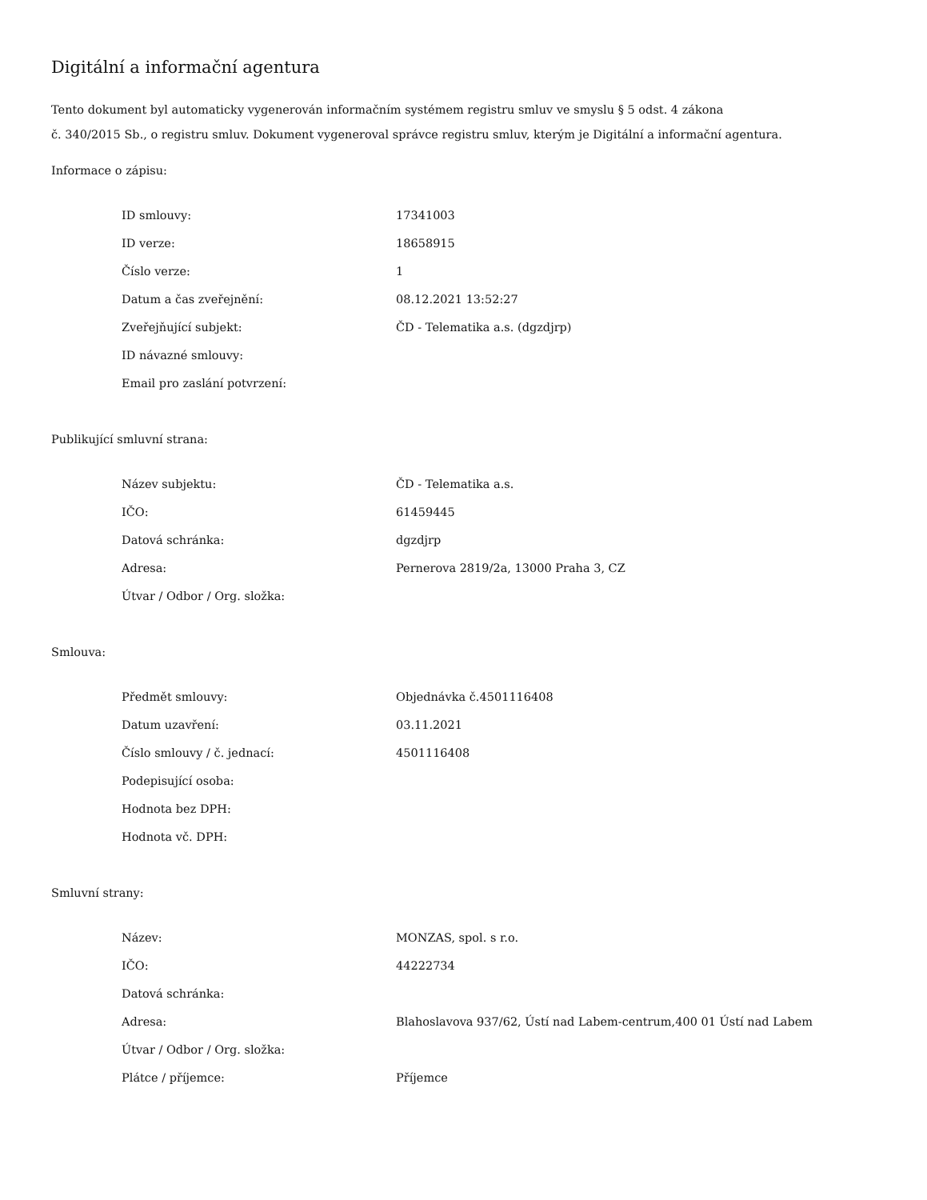Digitální a informační agentura
Tento dokument byl automaticky vygenerován informačním systémem registru smluv ve smyslu § 5 odst. 4 zákona
č. 340/2015 Sb., o registru smluv. Dokument vygeneroval správce registru smluv, kterým je Digitální a informační agentura.
Informace o zápisu:
| ID smlouvy: | 17341003 |
| ID verze: | 18658915 |
| Číslo verze: | 1 |
| Datum a čas zveřejnění: | 08.12.2021 13:52:27 |
| Zveřejňující subjekt: | ČD - Telematika a.s. (dgzdjrp) |
| ID návazné smlouvy: | |
| Email pro zaslání potvrzení: | |
Publikující smluvní strana:
| Název subjektu: | ČD - Telematika a.s. |
| IČO: | 61459445 |
| Datová schránka: | dgzdjrp |
| Adresa: | Pernerova 2819/2a, 13000 Praha 3, CZ |
| Útvar / Odbor / Org. složka: | |
Smlouva:
| Předmět smlouvy: | Objednávka č.4501116408 |
| Datum uzavření: | 03.11.2021 |
| Číslo smlouvy / č. jednací: | 4501116408 |
| Podepisující osoba: | |
| Hodnota bez DPH: | |
| Hodnota vč. DPH: | |
Smluvní strany:
| Název: | MONZAS, spol. s r.o. |
| IČO: | 44222734 |
| Datová schránka: | |
| Adresa: | Blahoslavova 937/62, Ústí nad Labem-centrum,400 01 Ústí nad Labem |
| Útvar / Odbor / Org. složka: | |
| Plátce / příjemce: | Příjemce |